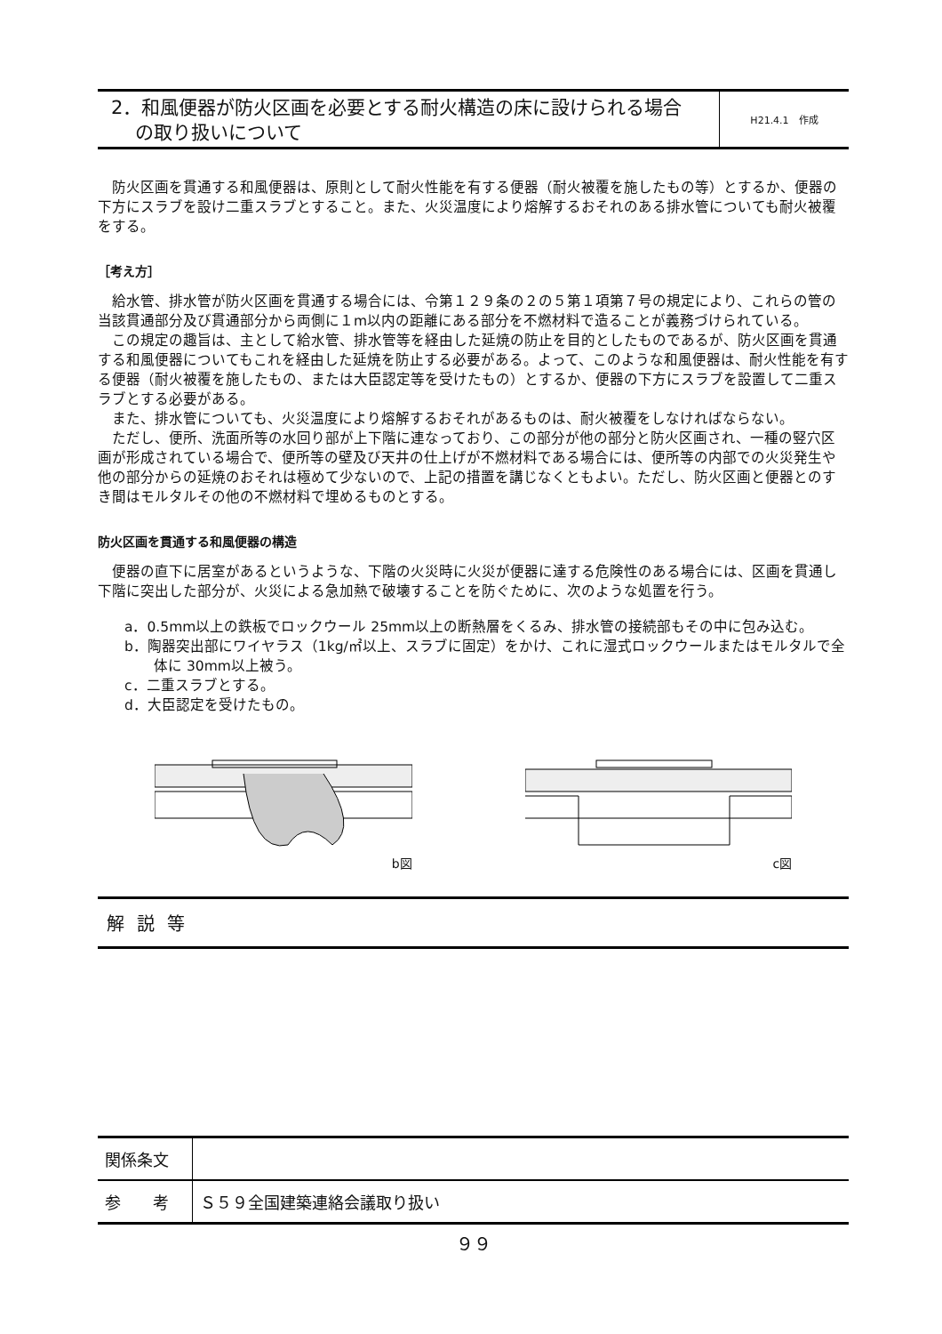2．和風便器が防火区画を必要とする耐火構造の床に設けられる場合
の取り扱いについて
H21.4.1　作成
防火区画を貫通する和風便器は、原則として耐火性能を有する便器（耐火被覆を施したもの等）とするか、便器の下方にスラブを設け二重スラブとすること。また、火災温度により熔解するおそれのある排水管についても耐火被覆をする。
［考え方］
給水管、排水管が防火区画を貫通する場合には、令第１２９条の２の５第１項第７号の規定により、これらの管の当該貫通部分及び貫通部分から両側に１m以内の距離にある部分を不燃材料で造ることが義務づけられている。
この規定の趣旨は、主として給水管、排水管等を経由した延焼の防止を目的としたものであるが、防火区画を貫通する和風便器についてもこれを経由した延焼を防止する必要がある。よって、このような和風便器は、耐火性能を有する便器（耐火被覆を施したもの、または大臣認定等を受けたもの）とするか、便器の下方にスラブを設置して二重スラブとする必要がある。
また、排水管についても、火災温度により熔解するおそれがあるものは、耐火被覆をしなければならない。
ただし、便所、洗面所等の水回り部が上下階に連なっており、この部分が他の部分と防火区画され、一種の竪穴区画が形成されている場合で、便所等の壁及び天井の仕上げが不燃材料である場合には、便所等の内部での火災発生や他の部分からの延焼のおそれは極めて少ないので、上記の措置を講じなくともよい。ただし、防火区画と便器とのすき間はモルタルその他の不燃材料で埋めるものとする。
防火区画を貫通する和風便器の構造
便器の直下に居室があるというような、下階の火災時に火災が便器に達する危険性のある場合には、区画を貫通し下階に突出した部分が、火災による急加熱で破壊することを防ぐために、次のような処置を行う。
a．0.5mm以上の鉄板でロックウール 25mm以上の断熱層をくるみ、排水管の接続部もその中に包み込む。
b．陶器突出部にワイヤラス（1kg/㎡以上、スラブに固定）をかけ、これに湿式ロックウールまたはモルタルで全体に 30mm以上被う。
c．二重スラブとする。
d．大臣認定を受けたもの。
b図 c図
解説等
| 関係条文 | |
| 参 考 | Ｓ５９全国建築連絡会議取り扱い |
９９